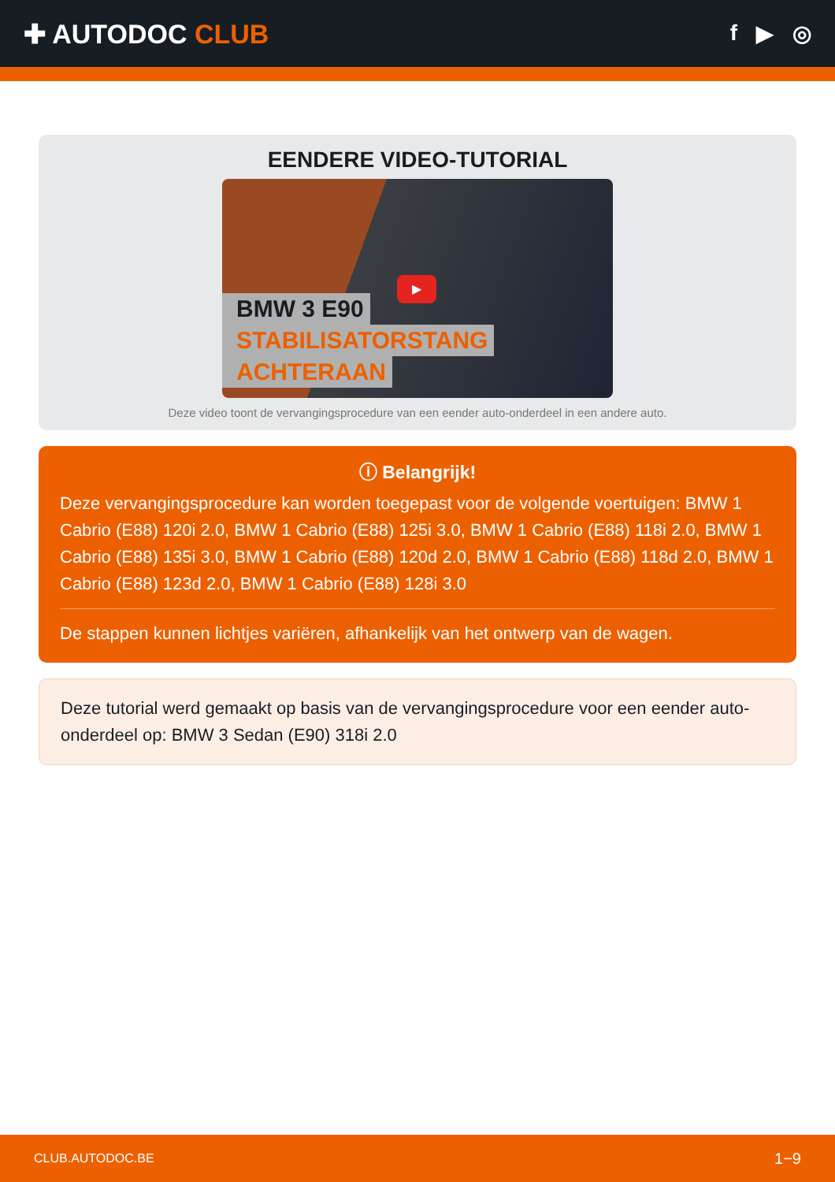✚ AUTODOC CLUB
f ▶ ◎
EENDERE VIDEO-TUTORIAL
▶
BMW 3 E90
STABILISATORSTANG
ACHTERAAN
Deze video toont de vervangingsprocedure van een eender auto-onderdeel in een andere auto.
ⓘ Belangrijk!
Deze vervangingsprocedure kan worden toegepast voor de volgende voertuigen: BMW 1 Cabrio (E88) 120i 2.0, BMW 1 Cabrio (E88) 125i 3.0, BMW 1 Cabrio (E88) 118i 2.0, BMW 1 Cabrio (E88) 135i 3.0, BMW 1 Cabrio (E88) 120d 2.0, BMW 1 Cabrio (E88) 118d 2.0, BMW 1 Cabrio (E88) 123d 2.0, BMW 1 Cabrio (E88) 128i 3.0
De stappen kunnen lichtjes variëren, afhankelijk van het ontwerp van de wagen.
Deze tutorial werd gemaakt op basis van de vervangingsprocedure voor een eender auto-onderdeel op: BMW 3 Sedan (E90) 318i 2.0
CLUB.AUTODOC.BE 1−9